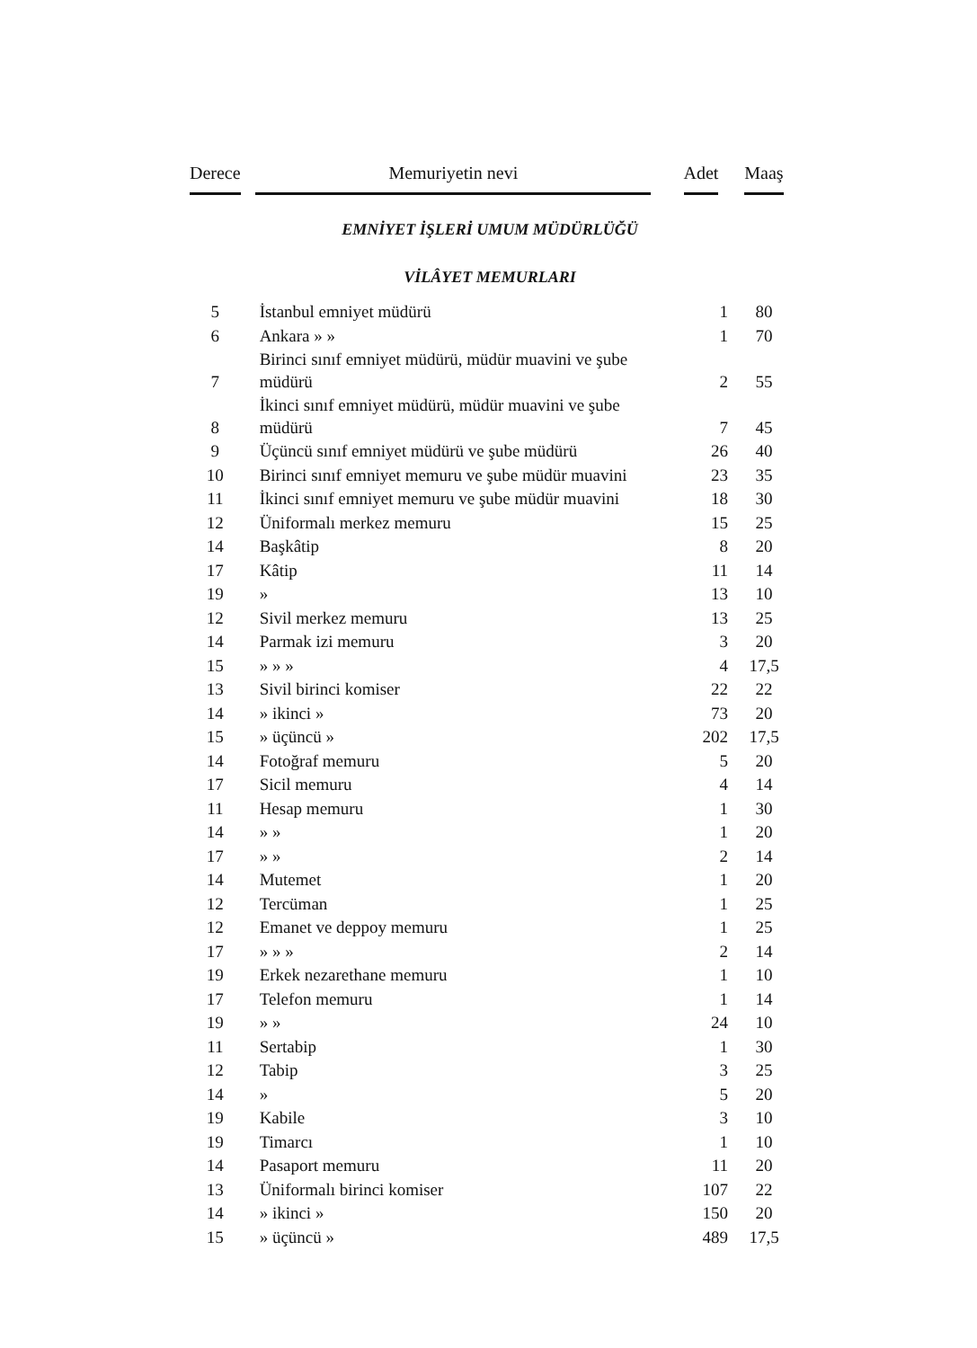| Derece | Memuriyetin nevi | Adet | Maaş |
| --- | --- | --- | --- |
| EMNİYET İŞLERİ UMUM MÜDÜRLÜĞÜ | | | |
| VİLÂYET MEMURLARI | | | |
| 5 | İstanbul emniyet müdürü | 1 | 80 |
| 6 | Ankara » » | 1 | 70 |
| 7 | Birinci sınıf emniyet müdürü, müdür muavini ve şube müdürü | 2 | 55 |
| 8 | İkinci sınıf emniyet müdürü, müdür muavini ve şube müdürü | 7 | 45 |
| 9 | Üçüncü sınıf emniyet müdürü ve şube müdürü | 26 | 40 |
| 10 | Birinci sınıf emniyet memuru ve şube müdür muavini | 23 | 35 |
| 11 | İkinci sınıf emniyet memuru ve şube müdür muavini | 18 | 30 |
| 12 | Üniformalı merkez memuru | 15 | 25 |
| 14 | Başkâtip | 8 | 20 |
| 17 | Kâtip | 11 | 14 |
| 19 | » | 13 | 10 |
| 12 | Sivil merkez memuru | 13 | 25 |
| 14 | Parmak izi memuru | 3 | 20 |
| 15 | » » » | 4 | 17,5 |
| 13 | Sivil birinci komiser | 22 | 22 |
| 14 | » ikinci » | 73 | 20 |
| 15 | » üçüncü » | 202 | 17,5 |
| 14 | Fotoğraf memuru | 5 | 20 |
| 17 | Sicil memuru | 4 | 14 |
| 11 | Hesap memuru | 1 | 30 |
| 14 | » » | 1 | 20 |
| 17 | » » | 2 | 14 |
| 14 | Mutemet | 1 | 20 |
| 12 | Tercüman | 1 | 25 |
| 12 | Emanet ve deppoy memuru | 1 | 25 |
| 17 | » » » | 2 | 14 |
| 19 | Erkek nezarethane memuru | 1 | 10 |
| 17 | Telefon memuru | 1 | 14 |
| 19 | » » | 24 | 10 |
| 11 | Sertabip | 1 | 30 |
| 12 | Tabip | 3 | 25 |
| 14 | » | 5 | 20 |
| 19 | Kabile | 3 | 10 |
| 19 | Timarcı | 1 | 10 |
| 14 | Pasaport memuru | 11 | 20 |
| 13 | Üniformalı birinci komiser | 107 | 22 |
| 14 | » ikinci » | 150 | 20 |
| 15 | » üçüncü » | 489 | 17,5 |